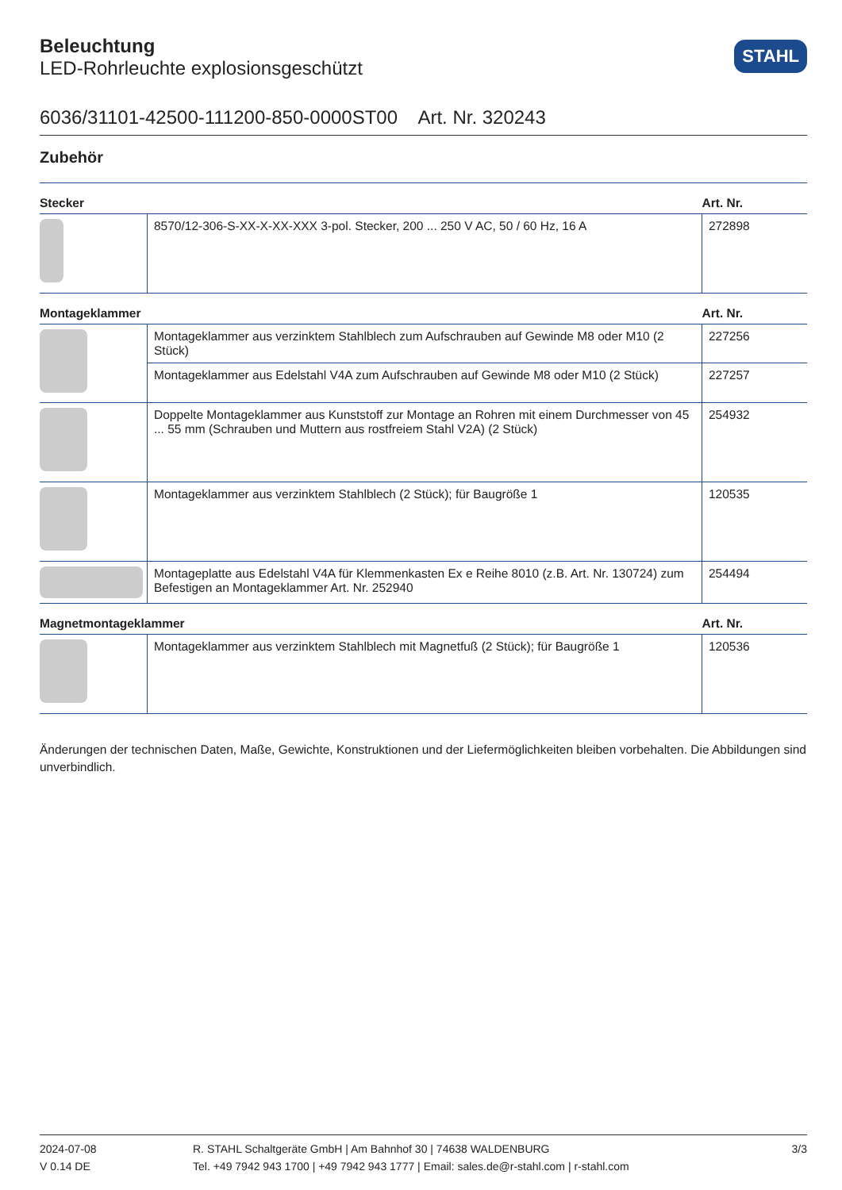STAHL
Beleuchtung
LED-Rohrleuchte explosionsgeschützt
6036/31101-42500-111200-850-0000ST00 Art. Nr. 320243
Zubehör
| Stecker | | Art. Nr. |
| --- | --- | --- |
| | 8570/12-306-S-XX-X-XX-XXX 3-pol. Stecker, 200 ... 250 V AC, 50 / 60 Hz, 16 A | 272898 |
| Montageklammer | | Art. Nr. |
| | Montageklammer aus verzinktem Stahlblech zum Aufschrauben auf Gewinde M8 oder M10 (2 Stück) | 227256 |
| | Montageklammer aus Edelstahl V4A zum Aufschrauben auf Gewinde M8 oder M10 (2 Stück) | 227257 |
| | Doppelte Montageklammer aus Kunststoff zur Montage an Rohren mit einem Durchmesser von 45 ... 55 mm (Schrauben und Muttern aus rostfreiem Stahl V2A) (2 Stück) | 254932 |
| | Montageklammer aus verzinktem Stahlblech (2 Stück); für Baugröße 1 | 120535 |
| | Montageplatte aus Edelstahl V4A für Klemmenkasten Ex e Reihe 8010 (z.B. Art. Nr. 130724) zum Befestigen an Montageklammer Art. Nr. 252940 | 254494 |
| Magnetmontageklammer | | Art. Nr. |
| | Montageklammer aus verzinktem Stahlblech mit Magnetfuß (2 Stück); für Baugröße 1 | 120536 |
Änderungen der technischen Daten, Maße, Gewichte, Konstruktionen und der Liefermöglichkeiten bleiben vorbehalten. Die Abbildungen sind unverbindlich.
2024-07-08
V 0.14 DE
R. STAHL Schaltgeräte GmbH | Am Bahnhof 30 | 74638 WALDENBURG
Tel. +49 7942 943 1700 | +49 7942 943 1777 | Email: sales.de@r-stahl.com | r-stahl.com
3/3